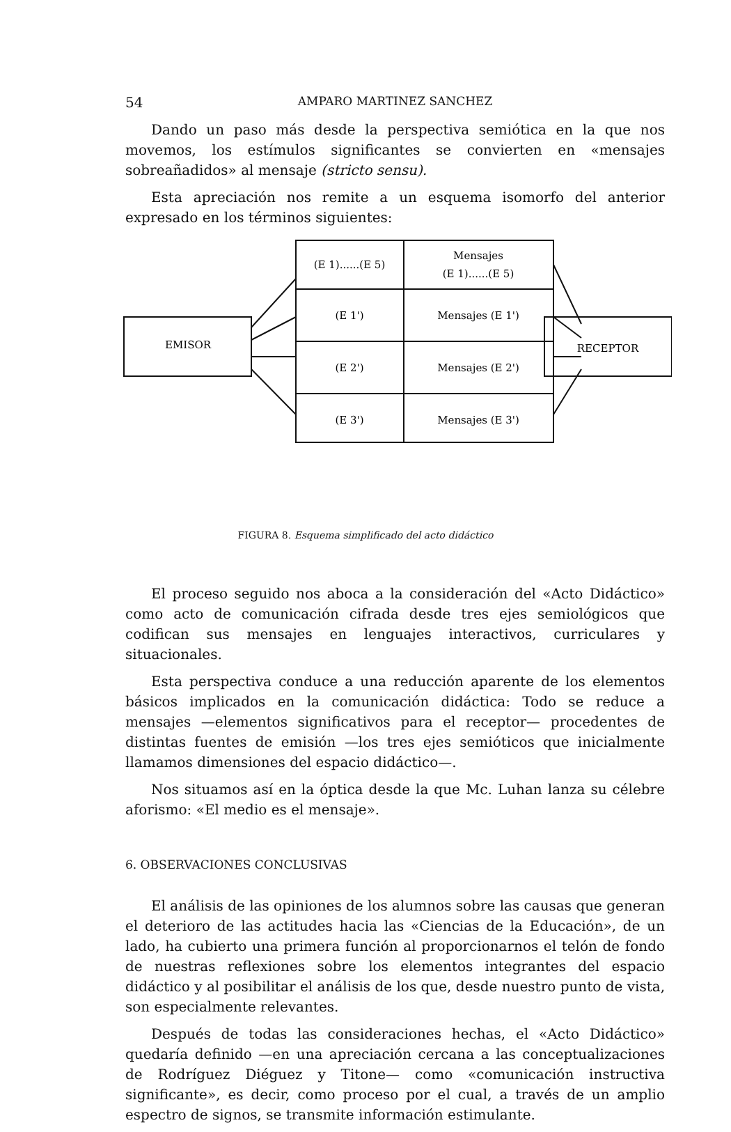54 AMPARO MARTINEZ SANCHEZ
Dando un paso más desde la perspectiva semiótica en la que nos movemos, los estímulos significantes se convierten en «mensajes sobreañadidos» al mensaje (stricto sensu).
Esta apreciación nos remite a un esquema isomorfo del anterior expresado en los términos siguientes:
EMISOR
RECEPTOR
(E 1)......(E 5)
Mensajes
(E 1)......(E 5)
(E 1')
Mensajes (E 1')
(E 2')
Mensajes (E 2')
(E 3')
Mensajes (E 3')
FIGURA 8. Esquema simplificado del acto didáctico
El proceso seguido nos aboca a la consideración del «Acto Didáctico» como acto de comunicación cifrada desde tres ejes semiológicos que codifican sus mensajes en lenguajes interactivos, curriculares y situacionales.
Esta perspectiva conduce a una reducción aparente de los elementos básicos implicados en la comunicación didáctica: Todo se reduce a mensajes —elementos significativos para el receptor— procedentes de distintas fuentes de emisión —los tres ejes semióticos que inicialmente llamamos dimensiones del espacio didáctico—.
Nos situamos así en la óptica desde la que Mc. Luhan lanza su célebre aforismo: «El medio es el mensaje».
6. OBSERVACIONES CONCLUSIVAS
El análisis de las opiniones de los alumnos sobre las causas que generan el deterioro de las actitudes hacia las «Ciencias de la Educación», de un lado, ha cubierto una primera función al proporcionarnos el telón de fondo de nuestras reflexiones sobre los elementos integrantes del espacio didáctico y al posibilitar el análisis de los que, desde nuestro punto de vista, son especialmente relevantes.
Después de todas las consideraciones hechas, el «Acto Didáctico» quedaría definido —en una apreciación cercana a las conceptualizaciones de Rodríguez Diéguez y Titone— como «comunicación instructiva significante», es decir, como proceso por el cual, a través de un amplio espectro de signos, se transmite información estimulante.